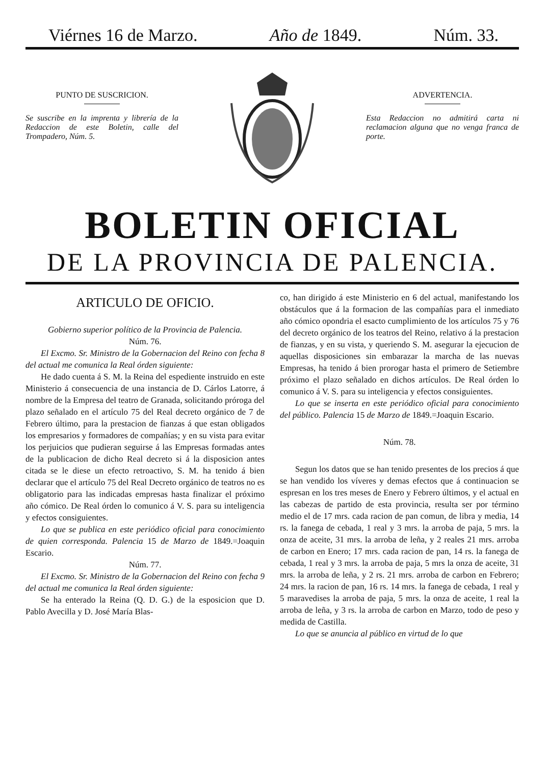Viérnes 16 de Marzo. Año de 1849. Núm. 33.
PUNTO DE SUSCRICION.
Se suscribe en la imprenta y librería de la Redaccion de este Boletin, calle del Trompadero, Núm. 5.
ADVERTENCIA.
Esta Redaccion no admitirá carta ni reclamacion alguna que no venga franca de porte.
BOLETIN OFICIAL
DE LA PROVINCIA DE PALENCIA.
ARTICULO DE OFICIO.
Gobierno superior político de la Provincia de Palencia.
Núm. 76.
El Excmo. Sr. Ministro de la Gobernacion del Reino con fecha 8 del actual me comunica la Real órden siguiente:
He dado cuenta á S. M. la Reina del espediente instruido en este Ministerio á consecuencia de una instancia de D. Cárlos Latorre, á nombre de la Empresa del teatro de Granada, solicitando prórogа del plazo señalado en el artículo 75 del Real decreto orgánico de 7 de Febrero último, para la prestacion de fianzas á que estan obligados los empresarios y formadores de compañías; y en su vista para evitar los perjuicios que pudieran seguirse á las Empresas formadas antes de la publicacion de dicho Real decreto si á la disposicion antes citada se le diese un efecto retroactivo, S. M. ha tenido á bien declarar que el artículo 75 del Real Decreto orgánico de teatros no es obligatorio para las indicadas empresas hasta finalizar el próximo año cómico. De Real órden lo comunico á V. S. para su inteligencia y efectos consiguientes.
Lo que se publica en este periódico oficial para conocimiento de quien corresponda. Palencia 15 de Marzo de 1849.=Joaquin Escario.
Núm. 77.
El Excmo. Sr. Ministro de la Gobernacion del Reino con fecha 9 del actual me comunica la Real órden siguiente:
Se ha enterado la Reina (Q. D. G.) de la esposicion que D. Pablo Avecilla y D. José María Blas-
co, han dirigido á este Ministerio en 6 del actual, manifestando los obstáculos que á la formacion de las compañías para el inmediato año cómico opondria el esacto cumplimiento de los artículos 75 y 76 del decreto orgánico de los teatros del Reino, relativo á la prestacion de fianzas, y en su vista, y queriendo S. M. asegurar la ejecucion de aquellas disposiciones sin embarazar la marcha de las nuevas Empresas, ha tenido á bien prorogar hasta el primero de Setiembre próximo el plazo señalado en dichos artículos. De Real órden lo comunico á V. S. para su inteligencia y efectos consiguientes.
Lo que se inserta en este periódico oficial para conocimiento del público. Palencia 15 de Marzo de 1849.=Joaquin Escario.
Núm. 78.
Segun los datos que se han tenido presentes de los precios á que se han vendido los víveres y demas efectos que á continuacion se espresan en los tres meses de Enero y Febrero últimos, y el actual en las cabezas de partido de esta provincia, resulta ser por término medio el de 17 mrs. cada racion de pan comun, de libra y media, 14 rs. la fanega de cebada, 1 real y 3 mrs. la arroba de paja, 5 mrs. la onza de aceite, 31 mrs. la arroba de leña, y 2 reales 21 mrs. arroba de carbon en Enero; 17 mrs. cada racion de pan, 14 rs. la fanega de cebada, 1 real y 3 mrs. la arroba de paja, 5 mrs la onza de aceite, 31 mrs. la arroba de leña, y 2 rs. 21 mrs. arroba de carbon en Febrero; 24 mrs. la racion de pan, 16 rs. 14 mrs. la fanega de cebada, 1 real y 5 maravedises la arroba de paja, 5 mrs. la onza de aceite, 1 real la arroba de leña, y 3 rs. la arroba de carbon en Marzo, todo de peso y medida de Castilla.
Lo que se anuncia al público en virtud de lo que